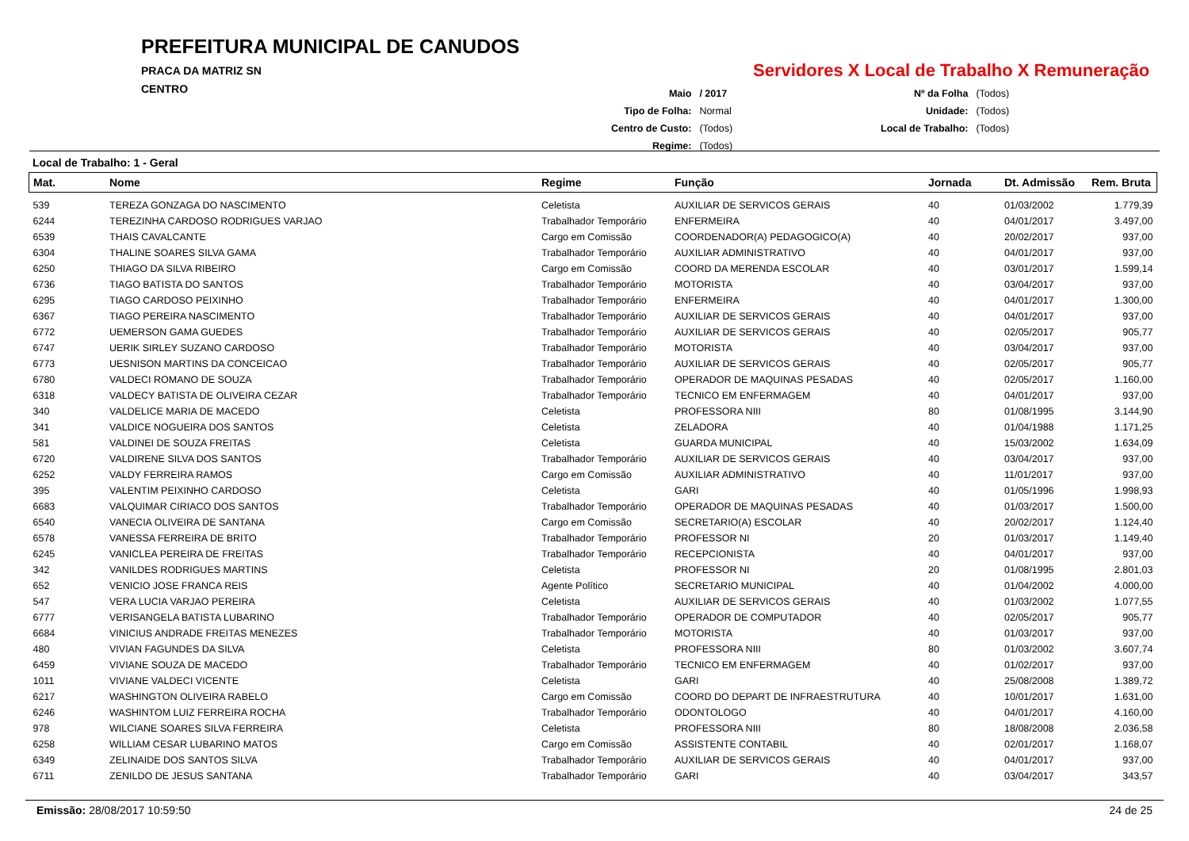PREFEITURA MUNICIPAL DE CANUDOS
PRACA DA MATRIZ SN
CENTRO
Servidores X Local de Trabalho X Remuneração
| Maio | / 2017 |
| Tipo de Folha: | Normal |
| Centro de Custo: | (Todos) |
| Regime: | (Todos) |
| Nº da Folha | (Todos) |
| Unidade: | (Todos) |
| Local de Trabalho: | (Todos) |
Local de Trabalho: 1 - Geral
| Mat. | Nome | Regime | Função | Jornada | Dt. Admissão | Rem. Bruta |
| --- | --- | --- | --- | --- | --- | --- |
| 539 | TEREZA GONZAGA DO NASCIMENTO | Celetista | AUXILIAR DE SERVICOS GERAIS | 40 | 01/03/2002 | 1.779,39 |
| 6244 | TEREZINHA CARDOSO RODRIGUES VARJAO | Trabalhador Temporário | ENFERMEIRA | 40 | 04/01/2017 | 3.497,00 |
| 6539 | THAIS CAVALCANTE | Cargo em Comissão | COORDENADOR(A) PEDAGOGICO(A) | 40 | 20/02/2017 | 937,00 |
| 6304 | THALINE SOARES SILVA GAMA | Trabalhador Temporário | AUXILIAR ADMINISTRATIVO | 40 | 04/01/2017 | 937,00 |
| 6250 | THIAGO DA SILVA RIBEIRO | Cargo em Comissão | COORD DA MERENDA ESCOLAR | 40 | 03/01/2017 | 1.599,14 |
| 6736 | TIAGO BATISTA DO SANTOS | Trabalhador Temporário | MOTORISTA | 40 | 03/04/2017 | 937,00 |
| 6295 | TIAGO CARDOSO PEIXINHO | Trabalhador Temporário | ENFERMEIRA | 40 | 04/01/2017 | 1.300,00 |
| 6367 | TIAGO PEREIRA NASCIMENTO | Trabalhador Temporário | AUXILIAR DE SERVICOS GERAIS | 40 | 04/01/2017 | 937,00 |
| 6772 | UEMERSON GAMA GUEDES | Trabalhador Temporário | AUXILIAR DE SERVICOS GERAIS | 40 | 02/05/2017 | 905,77 |
| 6747 | UERIK SIRLEY SUZANO CARDOSO | Trabalhador Temporário | MOTORISTA | 40 | 03/04/2017 | 937,00 |
| 6773 | UESNISON MARTINS DA CONCEICAO | Trabalhador Temporário | AUXILIAR DE SERVICOS GERAIS | 40 | 02/05/2017 | 905,77 |
| 6780 | VALDECI ROMANO DE SOUZA | Trabalhador Temporário | OPERADOR DE MAQUINAS PESADAS | 40 | 02/05/2017 | 1.160,00 |
| 6318 | VALDECY BATISTA DE OLIVEIRA CEZAR | Trabalhador Temporário | TECNICO EM ENFERMAGEM | 40 | 04/01/2017 | 937,00 |
| 340 | VALDELICE MARIA DE MACEDO | Celetista | PROFESSORA NIII | 80 | 01/08/1995 | 3.144,90 |
| 341 | VALDICE NOGUEIRA DOS SANTOS | Celetista | ZELADORA | 40 | 01/04/1988 | 1.171,25 |
| 581 | VALDINEI DE SOUZA FREITAS | Celetista | GUARDA MUNICIPAL | 40 | 15/03/2002 | 1.634,09 |
| 6720 | VALDIRENE SILVA DOS SANTOS | Trabalhador Temporário | AUXILIAR DE SERVICOS GERAIS | 40 | 03/04/2017 | 937,00 |
| 6252 | VALDY FERREIRA RAMOS | Cargo em Comissão | AUXILIAR ADMINISTRATIVO | 40 | 11/01/2017 | 937,00 |
| 395 | VALENTIM PEIXINHO CARDOSO | Celetista | GARI | 40 | 01/05/1996 | 1.998,93 |
| 6683 | VALQUIMAR CIRIACO DOS SANTOS | Trabalhador Temporário | OPERADOR DE MAQUINAS PESADAS | 40 | 01/03/2017 | 1.500,00 |
| 6540 | VANECIA OLIVEIRA DE SANTANA | Cargo em Comissão | SECRETARIO(A) ESCOLAR | 40 | 20/02/2017 | 1.124,40 |
| 6578 | VANESSA FERREIRA DE BRITO | Trabalhador Temporário | PROFESSOR NI | 20 | 01/03/2017 | 1.149,40 |
| 6245 | VANICLEA PEREIRA DE FREITAS | Trabalhador Temporário | RECEPCIONISTA | 40 | 04/01/2017 | 937,00 |
| 342 | VANILDES RODRIGUES MARTINS | Celetista | PROFESSOR NI | 20 | 01/08/1995 | 2.801,03 |
| 652 | VENICIO JOSE FRANCA REIS | Agente Político | SECRETARIO MUNICIPAL | 40 | 01/04/2002 | 4.000,00 |
| 547 | VERA LUCIA VARJAO PEREIRA | Celetista | AUXILIAR DE SERVICOS GERAIS | 40 | 01/03/2002 | 1.077,55 |
| 6777 | VERISANGELA BATISTA LUBARINO | Trabalhador Temporário | OPERADOR DE COMPUTADOR | 40 | 02/05/2017 | 905,77 |
| 6684 | VINICIUS ANDRADE FREITAS MENEZES | Trabalhador Temporário | MOTORISTA | 40 | 01/03/2017 | 937,00 |
| 480 | VIVIAN FAGUNDES DA SILVA | Celetista | PROFESSORA NIII | 80 | 01/03/2002 | 3.607,74 |
| 6459 | VIVIANE SOUZA DE MACEDO | Trabalhador Temporário | TECNICO EM ENFERMAGEM | 40 | 01/02/2017 | 937,00 |
| 1011 | VIVIANE VALDECI VICENTE | Celetista | GARI | 40 | 25/08/2008 | 1.389,72 |
| 6217 | WASHINGTON OLIVEIRA RABELO | Cargo em Comissão | COORD DO DEPART DE INFRAESTRUTURA | 40 | 10/01/2017 | 1.631,00 |
| 6246 | WASHINTOM LUIZ FERREIRA ROCHA | Trabalhador Temporário | ODONTOLOGO | 40 | 04/01/2017 | 4.160,00 |
| 978 | WILCIANE SOARES SILVA FERREIRA | Celetista | PROFESSORA NIII | 80 | 18/08/2008 | 2.036,58 |
| 6258 | WILLIAM CESAR LUBARINO MATOS | Cargo em Comissão | ASSISTENTE CONTABIL | 40 | 02/01/2017 | 1.168,07 |
| 6349 | ZELINAIDE DOS SANTOS SILVA | Trabalhador Temporário | AUXILIAR DE SERVICOS GERAIS | 40 | 04/01/2017 | 937,00 |
| 6711 | ZENILDO DE JESUS SANTANA | Trabalhador Temporário | GARI | 40 | 03/04/2017 | 343,57 |
Emissão: 28/08/2017 10:59:50 24 de 25